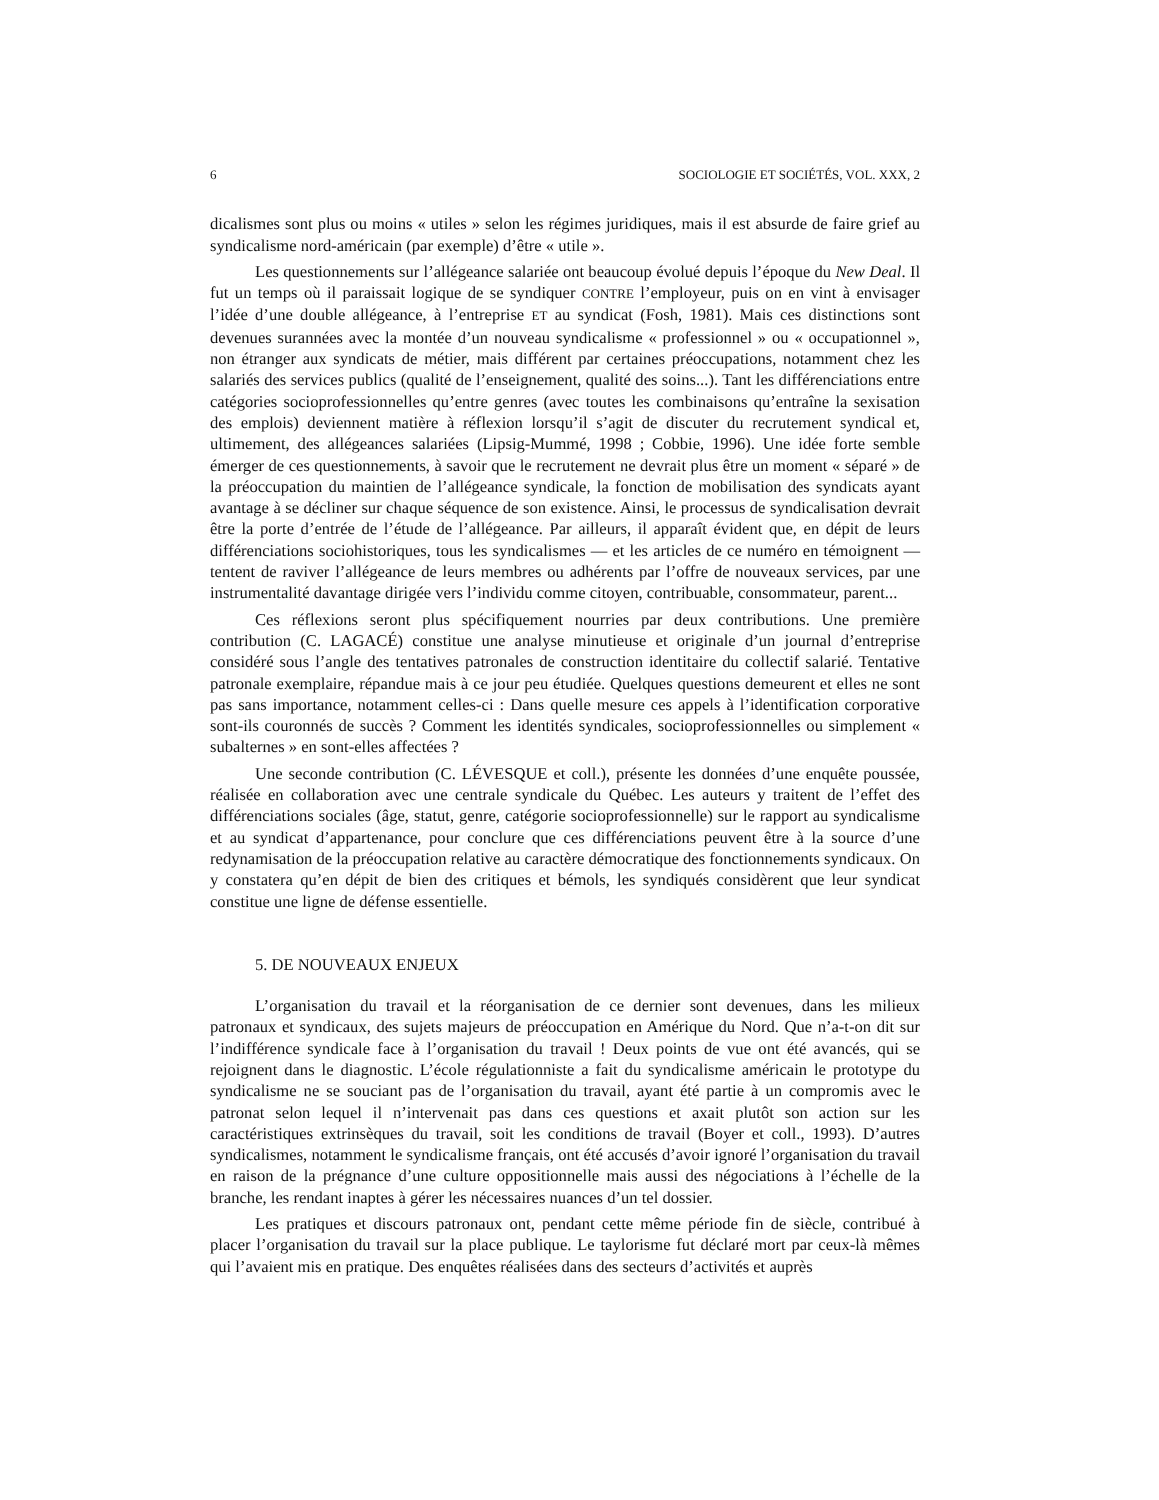6 SOCIOLOGIE ET SOCIÉTÉS, VOL. XXX, 2
dicalismes sont plus ou moins « utiles » selon les régimes juridiques, mais il est absurde de faire grief au syndicalisme nord-américain (par exemple) d’être « utile ».
Les questionnements sur l’allégeance salariée ont beaucoup évolué depuis l’époque du New Deal. Il fut un temps où il paraissait logique de se syndiquer CONTRE l’employeur, puis on en vint à envisager l’idée d’une double allégeance, à l’entreprise ET au syndicat (Fosh, 1981). Mais ces distinctions sont devenues surannées avec la montée d’un nouveau syndicalisme « professionnel » ou « occupationnel », non étranger aux syndicats de métier, mais différent par certaines préoccupations, notamment chez les salariés des services publics (qualité de l’enseignement, qualité des soins...). Tant les différenciations entre catégories socioprofessionnelles qu’entre genres (avec toutes les combinaisons qu’entraîne la sexisation des emplois) deviennent matière à réflexion lorsqu’il s’agit de discuter du recrutement syndical et, ultimement, des allégeances salariées (Lipsig-Mummé, 1998 ; Cobbie, 1996). Une idée forte semble émerger de ces questionnements, à savoir que le recrutement ne devrait plus être un moment « séparé » de la préoccupation du maintien de l’allégeance syndicale, la fonction de mobilisation des syndicats ayant avantage à se décliner sur chaque séquence de son existence. Ainsi, le processus de syndicalisation devrait être la porte d’entrée de l’étude de l’allégeance. Par ailleurs, il apparaît évident que, en dépit de leurs différenciations sociohistoriques, tous les syndicalismes — et les articles de ce numéro en témoignent — tentent de raviver l’allégeance de leurs membres ou adhérents par l’offre de nouveaux services, par une instrumentalité davantage dirigée vers l’individu comme citoyen, contribuable, consommateur, parent...
Ces réflexions seront plus spécifiquement nourries par deux contributions. Une première contribution (C. LAGACÉ) constitue une analyse minutieuse et originale d’un journal d’entreprise considéré sous l’angle des tentatives patronales de construction identitaire du collectif salarié. Tentative patronale exemplaire, répandue mais à ce jour peu étudiée. Quelques questions demeurent et elles ne sont pas sans importance, notamment celles-ci : Dans quelle mesure ces appels à l’identification corporative sont-ils couronnés de succès ? Comment les identités syndicales, socioprofessionnelles ou simplement « subalternes » en sont-elles affectées ?
Une seconde contribution (C. LÉVESQUE et coll.), présente les données d’une enquête poussée, réalisée en collaboration avec une centrale syndicale du Québec. Les auteurs y traitent de l’effet des différenciations sociales (âge, statut, genre, catégorie socioprofessionnelle) sur le rapport au syndicalisme et au syndicat d’appartenance, pour conclure que ces différenciations peuvent être à la source d’une redynamisation de la préoccupation relative au caractère démocratique des fonctionnements syndicaux. On y constatera qu’en dépit de bien des critiques et bémols, les syndiqués considèrent que leur syndicat constitue une ligne de défense essentielle.
5. DE NOUVEAUX ENJEUX
L’organisation du travail et la réorganisation de ce dernier sont devenues, dans les milieux patronaux et syndicaux, des sujets majeurs de préoccupation en Amérique du Nord. Que n’a-t-on dit sur l’indifférence syndicale face à l’organisation du travail ! Deux points de vue ont été avancés, qui se rejoignent dans le diagnostic. L’école régulationniste a fait du syndicalisme américain le prototype du syndicalisme ne se souciant pas de l’organisation du travail, ayant été partie à un compromis avec le patronat selon lequel il n’intervenait pas dans ces questions et axait plutôt son action sur les caractéristiques extrinsèques du travail, soit les conditions de travail (Boyer et coll., 1993). D’autres syndicalismes, notamment le syndicalisme français, ont été accusés d’avoir ignoré l’organisation du travail en raison de la prégnance d’une culture oppositionnelle mais aussi des négociations à l’échelle de la branche, les rendant inaptes à gérer les nécessaires nuances d’un tel dossier.
Les pratiques et discours patronaux ont, pendant cette même période fin de siècle, contribué à placer l’organisation du travail sur la place publique. Le taylorisme fut déclaré mort par ceux-là mêmes qui l’avaient mis en pratique. Des enquêtes réalisées dans des secteurs d’activités et auprès